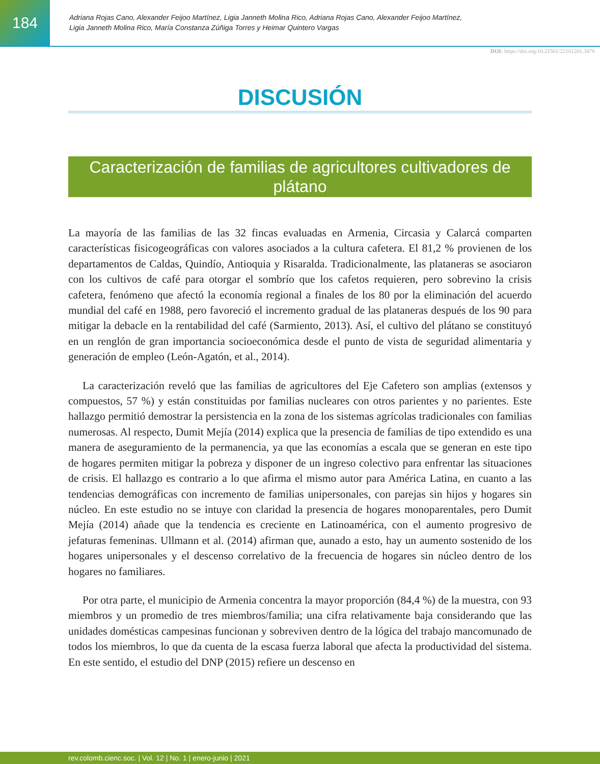184
Adriana Rojas Cano, Alexander Feijoo Martínez, Ligia Janneth Molina Rico, Adriana Rojas Cano, Alexander Feijoo Martínez,
Ligia Janneth Molina Rico, María Constanza Zúñiga Torres y Heimar Quintero Vargas
DOI: https://doi.org/10.21501/22161201.3476
DISCUSIÓN
Caracterización de familias de agricultores cultivadores de plátano
La mayoría de las familias de las 32 fincas evaluadas en Armenia, Circasia y Calarcá comparten características fisicogeográficas con valores asociados a la cultura cafetera. El 81,2 % provienen de los departamentos de Caldas, Quindío, Antioquia y Risaralda. Tradicionalmente, las plataneras se asociaron con los cultivos de café para otorgar el sombrío que los cafetos requieren, pero sobrevino la crisis cafetera, fenómeno que afectó la economía regional a finales de los 80 por la eliminación del acuerdo mundial del café en 1988, pero favoreció el incremento gradual de las plataneras después de los 90 para mitigar la debacle en la rentabilidad del café (Sarmiento, 2013). Así, el cultivo del plátano se constituyó en un renglón de gran importancia socioeconómica desde el punto de vista de seguridad alimentaria y generación de empleo (León-Agatón, et al., 2014).
La caracterización reveló que las familias de agricultores del Eje Cafetero son amplias (extensos y compuestos, 57 %) y están constituidas por familias nucleares con otros parientes y no parientes. Este hallazgo permitió demostrar la persistencia en la zona de los sistemas agrícolas tradicionales con familias numerosas. Al respecto, Dumit Mejía (2014) explica que la presencia de familias de tipo extendido es una manera de aseguramiento de la permanencia, ya que las economías a escala que se generan en este tipo de hogares permiten mitigar la pobreza y disponer de un ingreso colectivo para enfrentar las situaciones de crisis. El hallazgo es contrario a lo que afirma el mismo autor para América Latina, en cuanto a las tendencias demográficas con incremento de familias unipersonales, con parejas sin hijos y hogares sin núcleo. En este estudio no se intuye con claridad la presencia de hogares monoparentales, pero Dumit Mejía (2014) añade que la tendencia es creciente en Latinoamérica, con el aumento progresivo de jefaturas femeninas. Ullmann et al. (2014) afirman que, aunado a esto, hay un aumento sostenido de los hogares unipersonales y el descenso correlativo de la frecuencia de hogares sin núcleo dentro de los hogares no familiares.
Por otra parte, el municipio de Armenia concentra la mayor proporción (84,4 %) de la muestra, con 93 miembros y un promedio de tres miembros/familia; una cifra relativamente baja considerando que las unidades domésticas campesinas funcionan y sobreviven dentro de la lógica del trabajo mancomunado de todos los miembros, lo que da cuenta de la escasa fuerza laboral que afecta la productividad del sistema. En este sentido, el estudio del DNP (2015) refiere un descenso en
rev.colomb.cienc.soc. | Vol. 12 | No. 1 | enero-junio | 2021